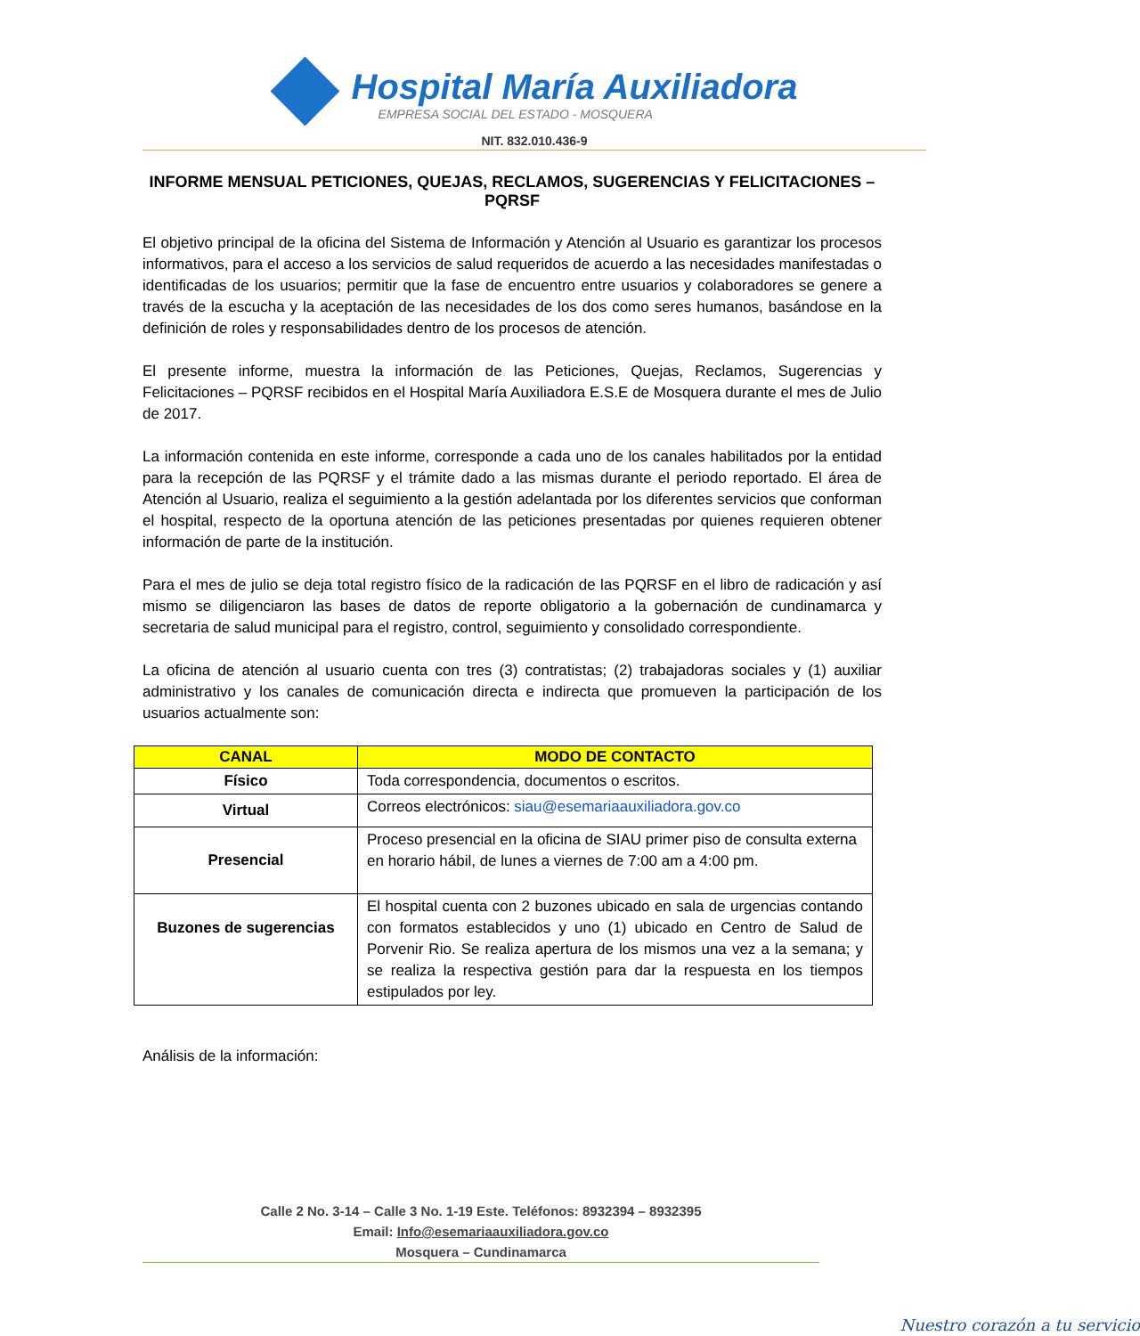Hospital María Auxiliadora
EMPRESA SOCIAL DEL ESTADO - MOSQUERA
NIT. 832.010.436-9
INFORME MENSUAL PETICIONES, QUEJAS, RECLAMOS, SUGERENCIAS Y FELICITACIONES – PQRSF
El objetivo principal de la oficina del Sistema de Información y Atención al Usuario es garantizar los procesos informativos, para el acceso a los servicios de salud requeridos de acuerdo a las necesidades manifestadas o identificadas de los usuarios; permitir que la fase de encuentro entre usuarios y colaboradores se genere a través de la escucha y la aceptación de las necesidades de los dos como seres humanos, basándose en la definición de roles y responsabilidades dentro de los procesos de atención.
El presente informe, muestra la información de las Peticiones, Quejas, Reclamos, Sugerencias y Felicitaciones – PQRSF recibidos en el Hospital María Auxiliadora E.S.E de Mosquera durante el mes de Julio de 2017.
La información contenida en este informe, corresponde a cada uno de los canales habilitados por la entidad para la recepción de las PQRSF y el trámite dado a las mismas durante el periodo reportado. El área de Atención al Usuario, realiza el seguimiento a la gestión adelantada por los diferentes servicios que conforman el hospital, respecto de la oportuna atención de las peticiones presentadas por quienes requieren obtener información de parte de la institución.
Para el mes de julio se deja total registro físico de la radicación de las PQRSF en el libro de radicación y así mismo se diligenciaron las bases de datos de reporte obligatorio a la gobernación de cundinamarca y secretaria de salud municipal para el registro, control, seguimiento y consolidado correspondiente.
La oficina de atención al usuario cuenta con tres (3) contratistas; (2) trabajadoras sociales y (1) auxiliar administrativo y los canales de comunicación directa e indirecta que promueven la participación de los usuarios actualmente son:
| CANAL | MODO DE CONTACTO |
| --- | --- |
| Físico | Toda correspondencia, documentos o escritos. |
| Virtual | Correos electrónicos: siau@esemariaauxiliadora.gov.co |
| Presencial | Proceso presencial en la oficina de SIAU primer piso de consulta externa en horario hábil, de lunes a viernes de 7:00 am a 4:00 pm. |
| Buzones de sugerencias | El hospital cuenta con 2 buzones ubicado en sala de urgencias contando con formatos establecidos y uno (1) ubicado en Centro de Salud de Porvenir Rio. Se realiza apertura de los mismos una vez a la semana; y se realiza la respectiva gestión para dar la respuesta en los tiempos estipulados por ley. |
Análisis de la información:
Calle 2 No. 3-14 – Calle 3 No. 1-19 Este. Teléfonos: 8932394 – 8932395
Email: Info@esemariaauxiliadora.gov.co
Mosquera – Cundinamarca
Nuestro corazón a tu servicio